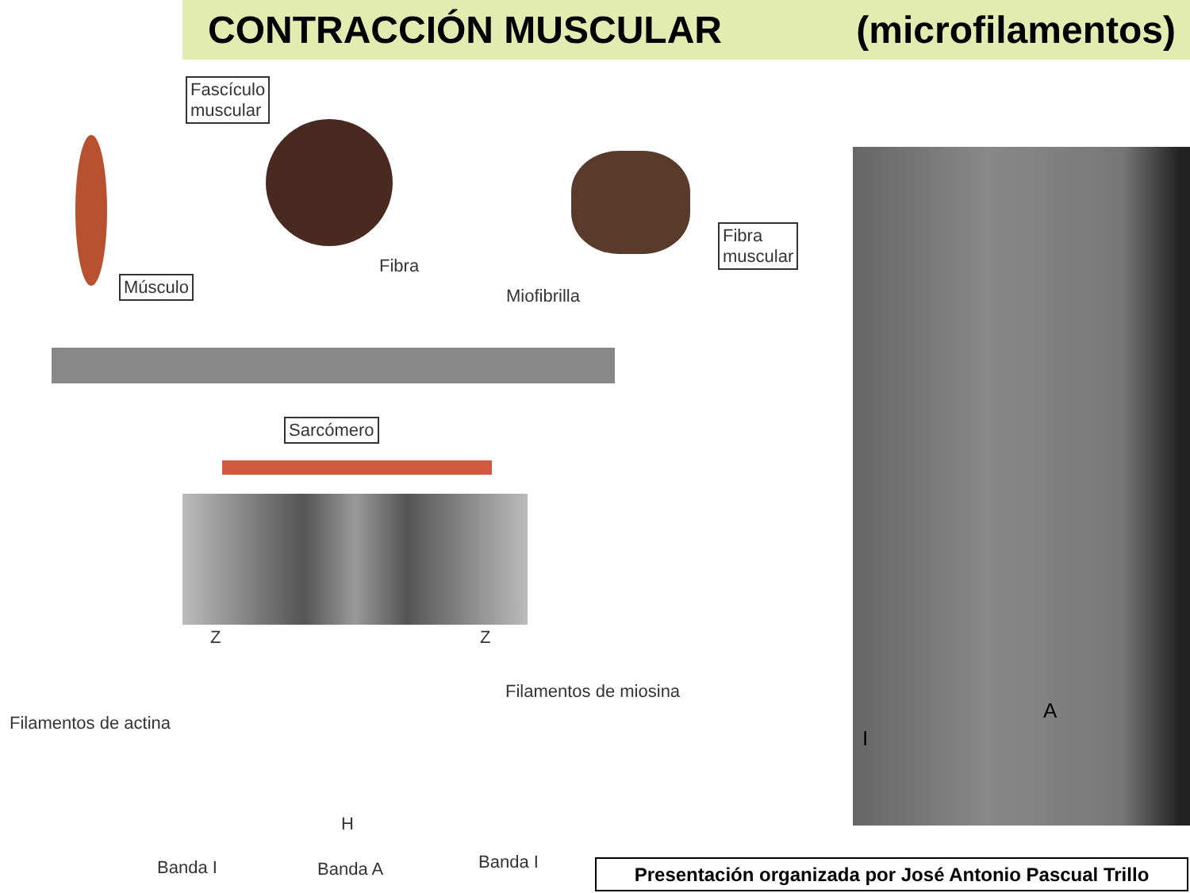CONTRACCIÓN MUSCULAR (microfilamentos)
Fascículo
muscular
Músculo
Fibra
Fibra
muscular
Miofibrilla
Sarcómero
Z Z
Filamentos de miosina
Filamentos de actina
H
Banda I Banda A Banda I
A
I
Presentación organizada por José Antonio Pascual Trillo